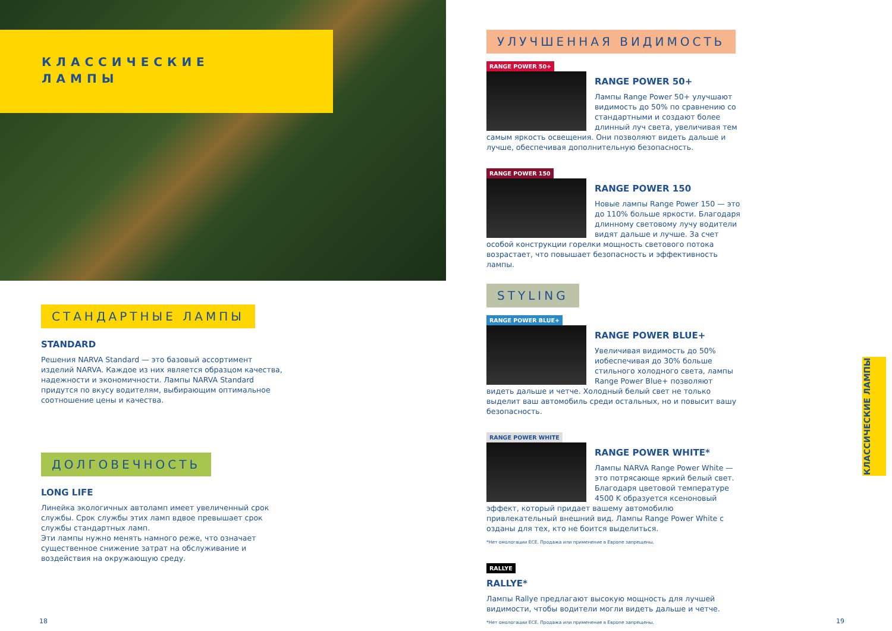КЛАССИЧЕСКИЕ
ЛАМПЫ
СТАНДАРТНЫЕ ЛАМПЫ
STANDARD
Решения NARVA Standard — это базовый ассортимент изделий NARVA. Каждое из них является образцом качества, надежности и экономичности. Лампы NARVA Standard придутся по вкусу водителям, выбирающим оптимальное соотношение цены и качества.
ДОЛГОВЕЧНОСТЬ
LONG LIFE
Линейка экологичных автоламп имеет увеличенный срок службы. Срок службы этих ламп вдвое превышает срок службы стандартных ламп.
Эти лампы нужно менять намного реже, что означает существенное снижение затрат на обслуживание и воздействия на окружающую среду.
18
УЛУЧШЕННАЯ ВИДИМОСТЬ
RANGE POWER 50+
RANGE POWER 50+
Лампы Range Power 50+ улучшают видимость до 50% по сравнению со стандартными и создают более длинный луч света, увеличивая тем самым яркость освещения. Они позволяют видеть дальше и лучше, обеспечивая дополнительную безопасность.
RANGE POWER 150
RANGE POWER 150
Новые лампы Range Power 150 — это до 110% больше яркости. Благодаря длинному световому лучу водители видят дальше и лучше. За счет особой конструкции горелки мощность светового потока возрастает, что повышает безопасность и эффективность лампы.
STYLING
RANGE POWER BLUE+
RANGE POWER BLUE+
Увеличивая видимость до 50% иобеспечивая до 30% больше стильного холодного света, лампы Range Power Blue+ позволяют видеть дальше и четче. Холодный белый свет не только выделит ваш автомобиль среди остальных, но и повысит вашу безопасность.
RANGE POWER WHITE
RANGE POWER WHITE*
Лампы NARVA Range Power White — это потрясающе яркий белый свет. Благодаря цветовой температуре 4500 K образуется ксеноновый эффект, который придает вашему автомобилю привлекательный внешний вид. Лампы Range Power White с озданы для тех, кто не боится выделиться.
*Нет омологации ECE. Продажа или применение в Европе запрещены.
RALLYE
RALLYE*
Лампы Rallye предлагают высокую мощность для лучшей видимости, чтобы водители могли видеть дальше и четче.
*Нет омологации ECE. Продажа или применение в Европе запрещены.
КЛАССИЧЕСКИЕ ЛАМПЫ
19